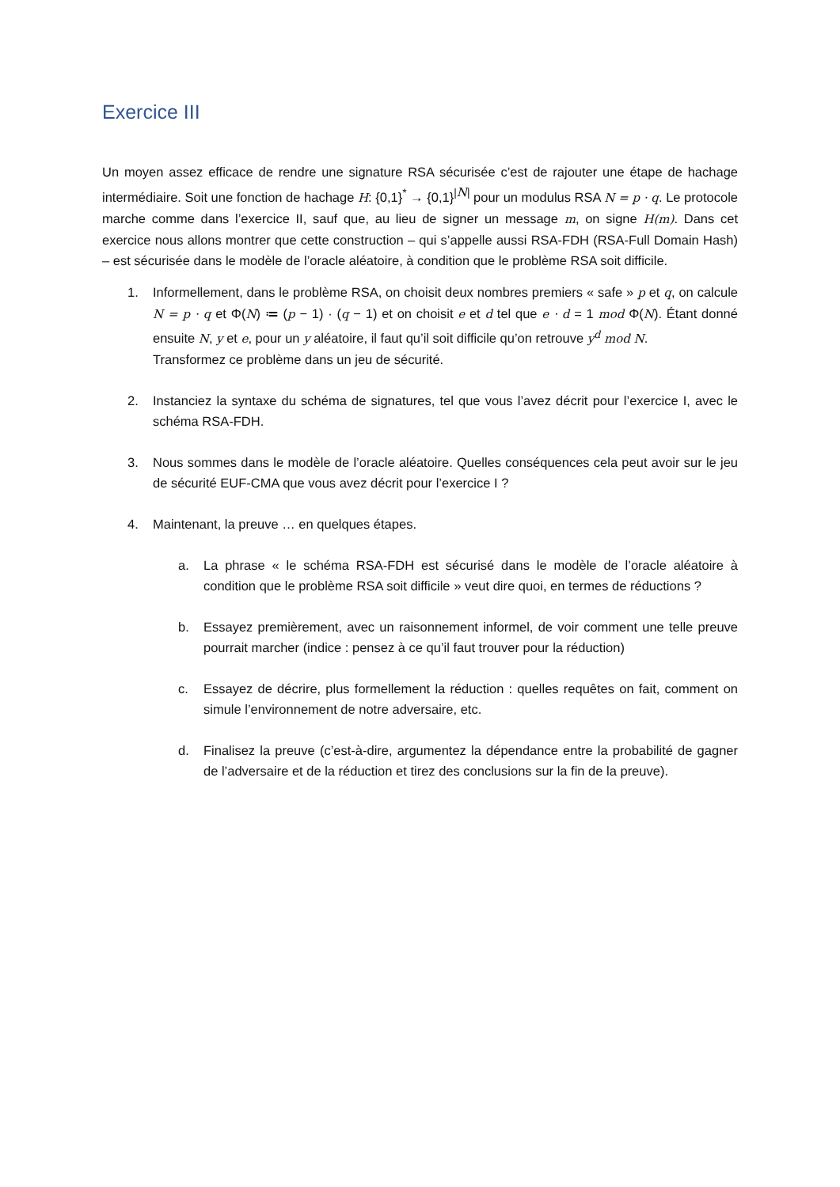Exercice III
Un moyen assez efficace de rendre une signature RSA sécurisée c’est de rajouter une étape de hachage intermédiaire. Soit une fonction de hachage H: {0,1}<sup>*</sup> → {0,1}<sup>|N|</sup> pour un modulus RSA N = p · q. Le protocole marche comme dans l’exercice II, sauf que, au lieu de signer un message m, on signe H(m). Dans cet exercice nous allons montrer que cette construction – qui s’appelle aussi RSA-FDH (RSA-Full Domain Hash) – est sécurisée dans le modèle de l’oracle aléatoire, à condition que le problème RSA soit difficile.
1. Informellement, dans le problème RSA, on choisit deux nombres premiers « safe » p et q, on calcule N = p · q et Φ(N) ≔ (p − 1) · (q − 1) et on choisit e et d tel que e · d = 1 mod Φ(N). Étant donné ensuite N, y et e, pour un y aléatoire, il faut qu’il soit difficile qu’on retrouve y<sup>d</sup> mod N.
Transformez ce problème dans un jeu de sécurité.
2. Instanciez la syntaxe du schéma de signatures, tel que vous l’avez décrit pour l’exercice I, avec le schéma RSA-FDH.
3. Nous sommes dans le modèle de l’oracle aléatoire. Quelles conséquences cela peut avoir sur le jeu de sécurité EUF-CMA que vous avez décrit pour l’exercice I ?
4. Maintenant, la preuve … en quelques étapes.
a. La phrase « le schéma RSA-FDH est sécurisé dans le modèle de l’oracle aléatoire à condition que le problème RSA soit difficile » veut dire quoi, en termes de réductions ?
b. Essayez premièrement, avec un raisonnement informel, de voir comment une telle preuve pourrait marcher (indice : pensez à ce qu’il faut trouver pour la réduction)
c. Essayez de décrire, plus formellement la réduction : quelles requêtes on fait, comment on simule l’environnement de notre adversaire, etc.
d. Finalisez la preuve (c’est-à-dire, argumentez la dépendance entre la probabilité de gagner de l’adversaire et de la réduction et tirez des conclusions sur la fin de la preuve).